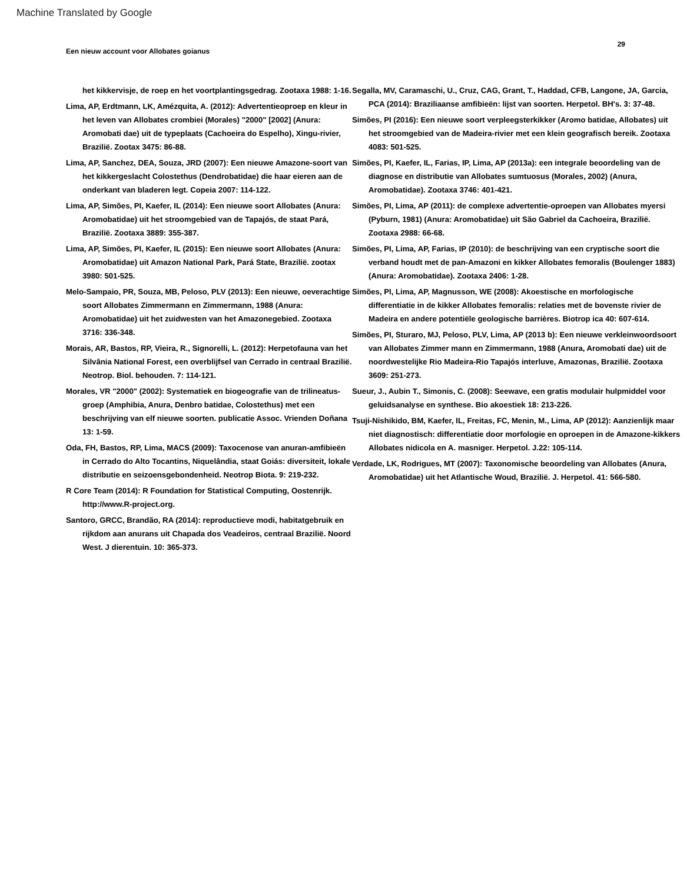Machine Translated by Google
Een nieuw account voor Allobates goianus 29
het kikkervisje, de roep en het voortplantingsgedrag. Zootaxa 1988: 1-16.
Lima, AP, Erdtmann, LK, Amézquita, A. (2012): Advertentieoproep en kleur in het leven van Allobates crombiei (Morales) "2000" [2002] (Anura: Aromobati dae) uit de typeplaats (Cachoeira do Espelho), Xingu-rivier, Brazilië. Zootax 3475: 86-88.
Lima, AP, Sanchez, DEA, Souza, JRD (2007): Een nieuwe Amazone-soort van het kikkergeslacht Colostethus (Dendrobatidae) die haar eieren aan de onderkant van bladeren legt. Copeia 2007: 114-122.
Lima, AP, Simões, PI, Kaefer, IL (2014): Een nieuwe soort Allobates (Anura: Aromobatidae) uit het stroomgebied van de Tapajós, de staat Pará, Brazilië. Zootaxa 3889: 355-387.
Lima, AP, Simões, PI, Kaefer, IL (2015): Een nieuwe soort Allobates (Anura: Aromobatidae) uit Amazon National Park, Pará State, Brazilië. zootax 3980: 501-525.
Melo-Sampaio, PR, Souza, MB, Peloso, PLV (2013): Een nieuwe, oeverachtige soort Allobates Zimmermann en Zimmermann, 1988 (Anura: Aromobatidae) uit het zuidwesten van het Amazonegebied. Zootaxa 3716: 336-348.
Morais, AR, Bastos, RP, Vieira, R., Signorelli, L. (2012): Herpetofauna van het Silvânia National Forest, een overblijfsel van Cerrado in centraal Brazilië. Neotrop. Biol. behouden. 7: 114-121.
Morales, VR "2000" (2002): Systematiek en biogeografie van de trilineatus-groep (Amphibia, Anura, Denbro batidae, Colostethus) met een beschrijving van elf nieuwe soorten. publicatie Assoc. Vrienden Doñana 13: 1-59.
Oda, FH, Bastos, RP, Lima, MACS (2009): Taxocenose van anuran-amfibieën in Cerrado do Alto Tocantins, Niquelândia, staat Goiás: diversiteit, lokale distributie en seizoensgebondenheid. Neotrop Biota. 9: 219-232.
R Core Team (2014): R Foundation for Statistical Computing, Oostenrijk. http://www.R-project.org.
Santoro, GRCC, Brandão, RA (2014): reproductieve modi, habitatgebruik en rijkdom aan anurans uit Chapada dos Veadeiros, centraal Brazilië. Noord West. J dierentuin. 10: 365-373.
Segalla, MV, Caramaschi, U., Cruz, CAG, Grant, T., Haddad, CFB, Langone, JA, Garcia, PCA (2014): Braziliaanse amfibieën: lijst van soorten. Herpetol. BH's. 3: 37-48.
Simões, PI (2016): Een nieuwe soort verpleegsterkikker (Aromo batidae, Allobates) uit het stroomgebied van de Madeira-rivier met een klein geografisch bereik. Zootaxa 4083: 501-525.
Simões, PI, Kaefer, IL, Farias, IP, Lima, AP (2013a): een integrale beoordeling van de diagnose en distributie van Allobates sumtuosus (Morales, 2002) (Anura, Aromobatidae). Zootaxa 3746: 401-421.
Simões, PI, Lima, AP (2011): de complexe advertentie-oproepen van Allobates myersi (Pyburn, 1981) (Anura: Aromobatidae) uit São Gabriel da Cachoeira, Brazilië. Zootaxa 2988: 66-68.
Simões, PI, Lima, AP, Farias, IP (2010): de beschrijving van een cryptische soort die verband houdt met de pan-Amazoni en kikker Allobates femoralis (Boulenger 1883) (Anura: Aromobatidae). Zootaxa 2406: 1-28.
Simões, PI, Lima, AP, Magnusson, WE (2008): Akoestische en morfologische differentiatie in de kikker Allobates femoralis: relaties met de bovenste rivier de Madeira en andere potentiële geologische barrières. Biotrop ica 40: 607-614.
Simões, PI, Sturaro, MJ, Peloso, PLV, Lima, AP (2013 b): Een nieuwe verkleinwoordsoort van Allobates Zimmer mann en Zimmermann, 1988 (Anura, Aromobati dae) uit de noordwestelijke Rio Madeira-Rio Tapajós interluve, Amazonas, Brazilië. Zootaxa 3609: 251-273.
Sueur, J., Aubin T., Simonis, C. (2008): Seewave, een gratis modulair hulpmiddel voor geluidsanalyse en synthese. Bio akoestiek 18: 213-226.
Tsuji-Nishikido, BM, Kaefer, IL, Freitas, FC, Menin, M., Lima, AP (2012): Aanzienlijk maar niet diagnostisch: differentiatie door morfologie en oproepen in de Amazone-kikkers Allobates nidicola en A. masniger. Herpetol. J.22: 105-114.
Verdade, LK, Rodrigues, MT (2007): Taxonomische beoordeling van Allobates (Anura, Aromobatidae) uit het Atlantische Woud, Brazilië. J. Herpetol. 41: 566-580.